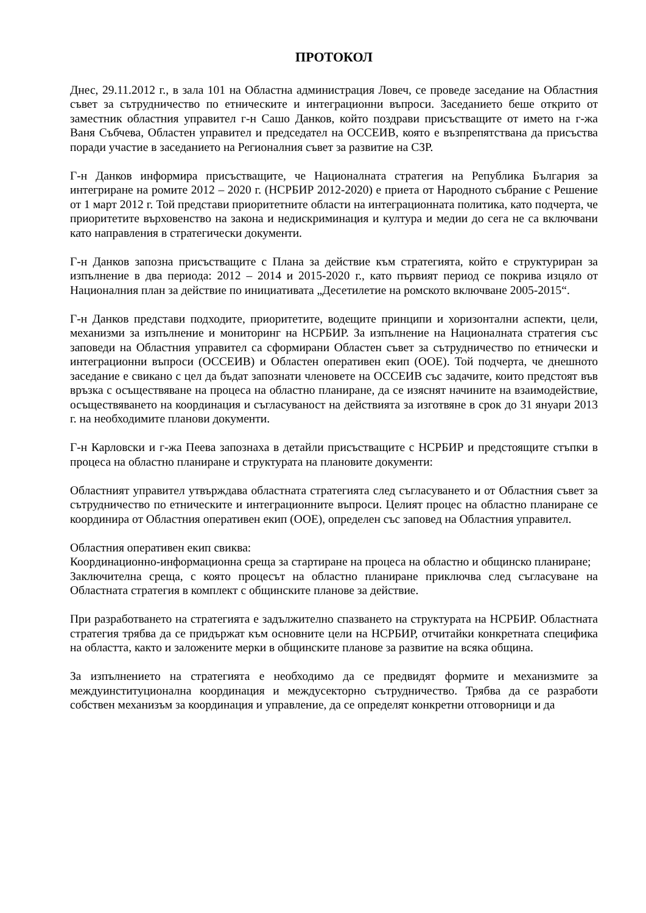ПРОТОКОЛ
Днес, 29.11.2012 г., в зала 101 на Областна администрация Ловеч, се проведе заседание на Областния съвет за сътрудничество по етническите и интеграционни въпроси. Заседанието беше открито от заместник областния управител г-н Сашо Данков, който поздрави присъстващите от името на г-жа Ваня Събчева, Областен управител и председател на ОССЕИВ, която е възпрепятствана да присъства поради участие в заседанието на Регионалния съвет за развитие на СЗР.
Г-н Данков информира присъстващите, че Националната стратегия на Република България за интегриране на ромите 2012 – 2020 г. (НСРБИР 2012-2020) е приета от Народното събрание с Решение от 1 март 2012 г. Той представи приоритетните области на интеграционната политика, като подчерта, че приоритетите върховенство на закона и недискриминация и култура и медии до сега не са включвани като направления в стратегически документи.
Г-н Данков запозна присъстващите с Плана за действие към стратегията, който е структуриран за изпълнение в два периода: 2012 – 2014 и 2015-2020 г., като първият период се покрива изцяло от Националния план за действие по инициативата „Десетилетие на ромското включване 2005-2015“.
Г-н Данков представи подходите, приоритетите, водещите принципи и хоризонтални аспекти, цели, механизми за изпълнение и мониторинг на НСРБИР. За изпълнение на Националната стратегия със заповеди на Областния управител са сформирани Областен съвет за сътрудничество по етнически и интеграционни въпроси (ОССЕИВ) и Областен оперативен екип (ООЕ). Той подчерта, че днешното заседание е свикано с цел да бъдат запознати членовете на ОССЕИВ със задачите, които предстоят във връзка с осъществяване на процеса на областно планиране, да се изяснят начините на взаимодействие, осъществяването на координация и съгласуваност на действията за изготвяне в срок до 31 януари 2013 г. на необходимите планови документи.
Г-н Карловски и г-жа Пеева запознаха в детайли присъстващите с НСРБИР и предстоящите стъпки в процеса на областно планиране и структурата на плановите документи:
Областният управител утвърждава областната стратегията след съгласуването и от Областния съвет за сътрудничество по етническите и интеграционните въпроси. Целият процес на областно планиране се координира от Областния оперативен екип (ООЕ), определен със заповед на Областния управител.
Областния оперативен екип свиква:
Координационно-информационна среща за стартиране на процеса на областно и общинско планиране;
Заключителна среща, с която процесът на областно планиране приключва след съгласуване на Областната стратегия в комплект с общинските планове за действие.
При разработването на стратегията е задължително спазването на структурата на НСРБИР. Областната стратегия трябва да се придържат към основните цели на НСРБИР, отчитайки конкретната специфика на областта, както и заложените мерки в общинските планове за развитие на всяка община.
За изпълнението на стратегията е необходимо да се предвидят формите и механизмите за междуинституционална координация и междусекторно сътрудничество. Трябва да се разработи собствен механизъм за координация и управление, да се определят конкретни отговорници и да